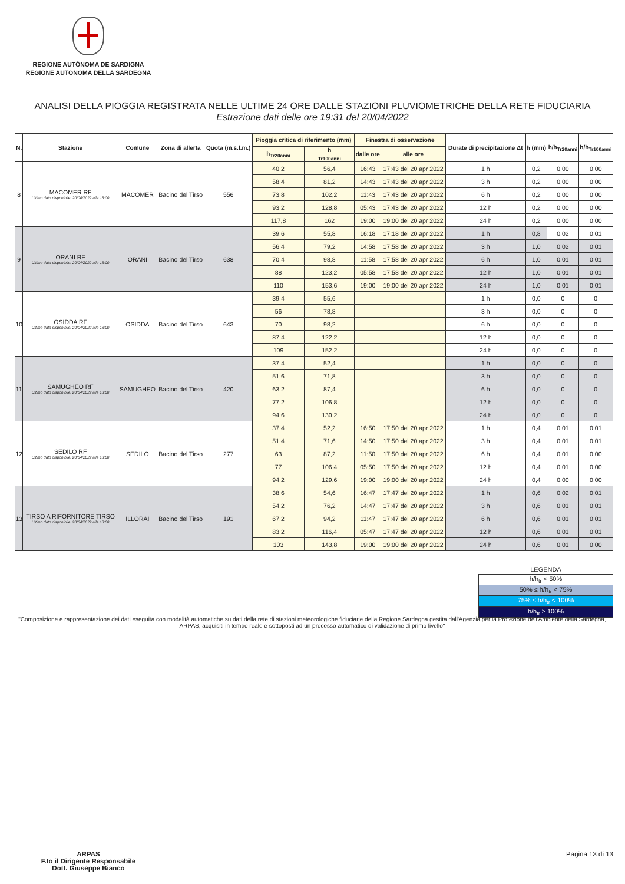REGIONE AUTÒNOMA DE SARDIGNA
REGIONE AUTONOMA DELLA SARDEGNA
ANALISI DELLA PIOGGIA REGISTRATA NELLE ULTIME 24 ORE DALLE STAZIONI PLUVIOMETRICHE DELLA RETE FIDUCIARIA
Estrazione dati delle ore 19:31 del 20/04/2022
| N. | Stazione | Comune | Zona di allerta | Quota (m.s.l.m.) | Pioggia critica di riferimento (mm) | | Finestra di osservazione | | Durate di precipitazione Δt | h (mm) | h/h<sub>Tr20anni</sub> | h/h<sub>Tr100anni</sub> |
| --- | --- | --- | --- | --- | --- | --- | --- | --- | --- | --- | --- | --- |
| | | | | | h<sub>Tr20anni</sub> | h <sub>Tr100anni</sub> | dalle ore | alle ore | | | | |
| 8 | MACOMER RF Ultimo dato disponibile: 20/04/2022 alle 18:00 | MACOMER | Bacino del Tirso | 556 | 40,2 | 56,4 | 16:43 | 17:43 del 20 apr 2022 | 1 h | 0,2 | 0,00 | 0,00 |
| | | | | | 58,4 | 81,2 | 14:43 | 17:43 del 20 apr 2022 | 3 h | 0,2 | 0,00 | 0,00 |
| | | | | | 73,8 | 102,2 | 11:43 | 17:43 del 20 apr 2022 | 6 h | 0,2 | 0,00 | 0,00 |
| | | | | | 93,2 | 128,8 | 05:43 | 17:43 del 20 apr 2022 | 12 h | 0,2 | 0,00 | 0,00 |
| | | | | | 117,8 | 162 | 19:00 | 19:00 del 20 apr 2022 | 24 h | 0,2 | 0,00 | 0,00 |
| 9 | ORANI RF Ultimo dato disponibile: 20/04/2022 alle 18:00 | ORANI | Bacino del Tirso | 638 | 39,6 | 55,8 | 16:18 | 17:18 del 20 apr 2022 | 1 h | 0,8 | 0,02 | 0,01 |
| | | | | | 56,4 | 79,2 | 14:58 | 17:58 del 20 apr 2022 | 3 h | 1,0 | 0,02 | 0,01 |
| | | | | | 70,4 | 98,8 | 11:58 | 17:58 del 20 apr 2022 | 6 h | 1,0 | 0,01 | 0,01 |
| | | | | | 88 | 123,2 | 05:58 | 17:58 del 20 apr 2022 | 12 h | 1,0 | 0,01 | 0,01 |
| | | | | | 110 | 153,6 | 19:00 | 19:00 del 20 apr 2022 | 24 h | 1,0 | 0,01 | 0,01 |
| 10 | OSIDDA RF Ultimo dato disponibile: 20/04/2022 alle 18:00 | OSIDDA | Bacino del Tirso | 643 | 39,4 | 55,6 | | | 1 h | 0,0 | 0 | 0 |
| | | | | | 56 | 78,8 | | | 3 h | 0,0 | 0 | 0 |
| | | | | | 70 | 98,2 | | | 6 h | 0,0 | 0 | 0 |
| | | | | | 87,4 | 122,2 | | | 12 h | 0,0 | 0 | 0 |
| | | | | | 109 | 152,2 | | | 24 h | 0,0 | 0 | 0 |
| 11 | SAMUGHEO RF Ultimo dato disponibile: 20/04/2022 alle 18:00 | SAMUGHEO | Bacino del Tirso | 420 | 37,4 | 52,4 | | | 1 h | 0,0 | 0 | 0 |
| | | | | | 51,6 | 71,8 | | | 3 h | 0,0 | 0 | 0 |
| | | | | | 63,2 | 87,4 | | | 6 h | 0,0 | 0 | 0 |
| | | | | | 77,2 | 106,8 | | | 12 h | 0,0 | 0 | 0 |
| | | | | | 94,6 | 130,2 | | | 24 h | 0,0 | 0 | 0 |
| 12 | SEDILO RF Ultimo dato disponibile: 20/04/2022 alle 18:00 | SEDILO | Bacino del Tirso | 277 | 37,4 | 52,2 | 16:50 | 17:50 del 20 apr 2022 | 1 h | 0,4 | 0,01 | 0,01 |
| | | | | | 51,4 | 71,6 | 14:50 | 17:50 del 20 apr 2022 | 3 h | 0,4 | 0,01 | 0,01 |
| | | | | | 63 | 87,2 | 11:50 | 17:50 del 20 apr 2022 | 6 h | 0,4 | 0,01 | 0,00 |
| | | | | | 77 | 106,4 | 05:50 | 17:50 del 20 apr 2022 | 12 h | 0,4 | 0,01 | 0,00 |
| | | | | | 94,2 | 129,6 | 19:00 | 19:00 del 20 apr 2022 | 24 h | 0,4 | 0,00 | 0,00 |
| 13 | TIRSO A RIFORNITORE TIRSO Ultimo dato disponibile: 20/04/2022 alle 18:00 | ILLORAI | Bacino del Tirso | 191 | 38,6 | 54,6 | 16:47 | 17:47 del 20 apr 2022 | 1 h | 0,6 | 0,02 | 0,01 |
| | | | | | 54,2 | 76,2 | 14:47 | 17:47 del 20 apr 2022 | 3 h | 0,6 | 0,01 | 0,01 |
| | | | | | 67,2 | 94,2 | 11:47 | 17:47 del 20 apr 2022 | 6 h | 0,6 | 0,01 | 0,01 |
| | | | | | 83,2 | 116,4 | 05:47 | 17:47 del 20 apr 2022 | 12 h | 0,6 | 0,01 | 0,01 |
| | | | | | 103 | 143,8 | 19:00 | 19:00 del 20 apr 2022 | 24 h | 0,6 | 0,01 | 0,00 |
| LEGENDA |
| h/h<sub>tr</sub> < 50% |
| 50% ≤ h/h<sub>tr</sub> < 75% |
| 75% ≤ h/h<sub>tr</sub> < 100% |
| h/h<sub>tr</sub> ≥ 100% |
"Composizione e rappresentazione dei dati eseguita con modalità automatiche su dati della rete di stazioni meteorologiche fiduciarie della Regione Sardegna gestita dall'Agenzia per la Protezione dell'Ambiente della Sardegna, ARPAS, acquisiti in tempo reale e sottoposti ad un processo automatico di validazione di primo livello"
ARPAS
F.to il Dirigente Responsabile
Dott. Giuseppe Bianco
Pagina 13 di 13